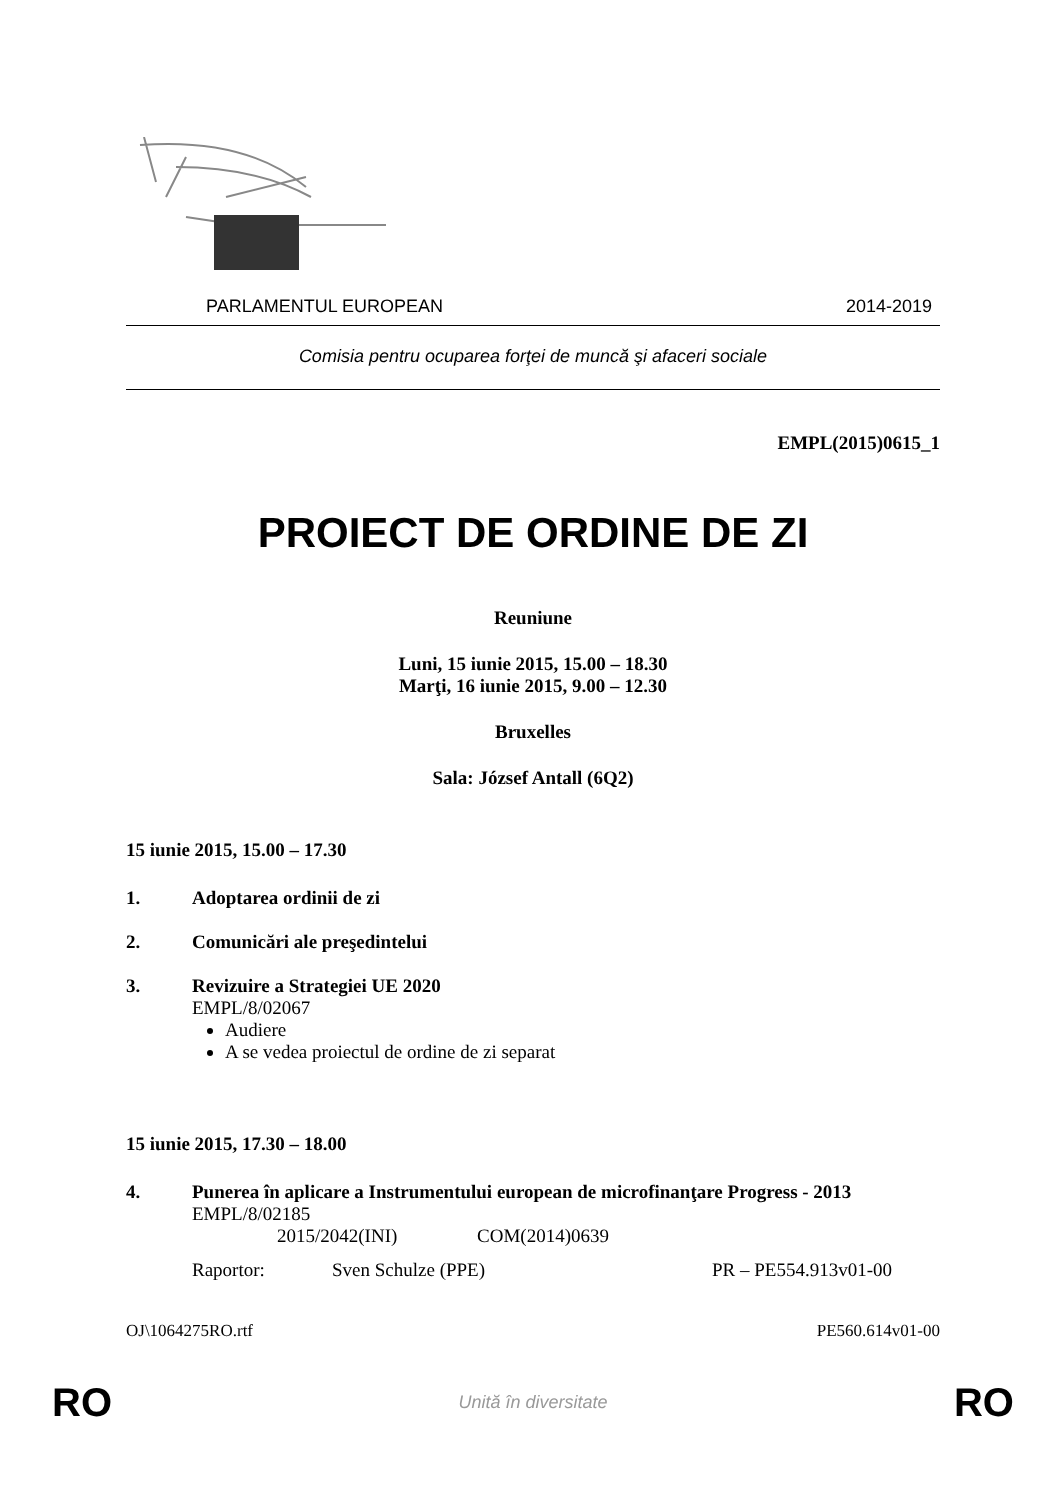PARLAMENTUL EUROPEAN 2014-2019
Comisia pentru ocuparea forţei de muncă şi afaceri sociale
EMPL(2015)0615_1
PROIECT DE ORDINE DE ZI
Reuniune
Luni, 15 iunie 2015, 15.00 – 18.30
Marţi, 16 iunie 2015, 9.00 – 12.30
Bruxelles
Sala: József Antall (6Q2)
15 iunie 2015, 15.00 – 17.30
1. Adoptarea ordinii de zi
2. Comunicări ale preşedintelui
3. Revizuire a Strategiei UE 2020
EMPL/8/02067
Audiere
A se vedea proiectul de ordine de zi separat
15 iunie 2015, 17.30 – 18.00
4. Punerea în aplicare a Instrumentului european de microfinanţare Progress - 2013
EMPL/8/02185
2015/2042(INI) COM(2014)0639
Raportor: Sven Schulze (PPE) PR – PE554.913v01-00
OJ\1064275RO.rtf PE560.614v01-00
RO Unită în diversitate RO